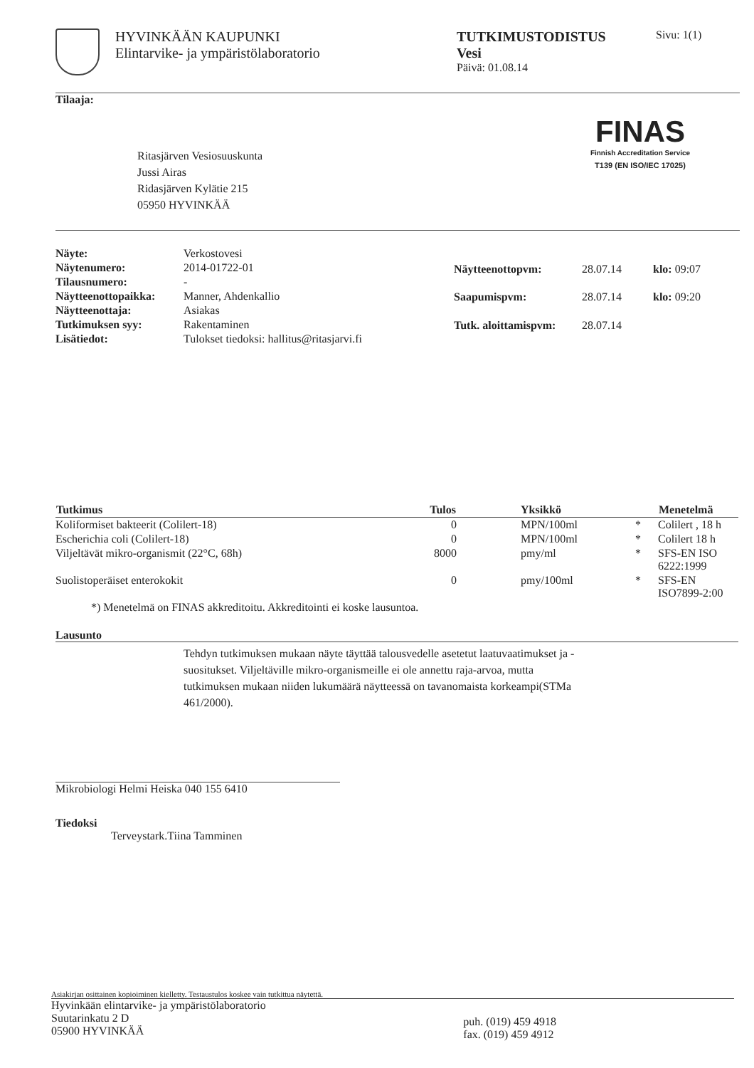HYVINKÄÄN KAUPUNKI
Elintarvike- ja ympäristölaboratorio
TUTKIMUSTODISTUS
Vesi
Päivä: 01.08.14
Sivu: 1(1)
Tilaaja:
Ritasjärven Vesiosuuskunta
Jussi Airas
Ridasjärven Kylätie 215
05950 HYVINKÄÄ
FINAS
Finnish Accreditation Service
T139 (EN ISO/IEC 17025)
| Näyte: | Verkostovesi |
| Näytenumero: | 2014-01722-01 |
| Tilausnumero: | - |
| Näytteenottopaikka: | Manner, Ahdenkallio |
| Näytteenottaja: | Asiakas |
| Tutkimuksen syy: | Rakentaminen |
| Lisätiedot: | Tulokset tiedoksi: hallitus@ritasjarvi.fi |
| Näytteenottopvm: | 28.07.14 | klo: 09:07 |
| Saapumispvm: | 28.07.14 | klo: 09:20 |
| Tutk. aloittamispvm: | 28.07.14 | |
| Tutkimus | Tulos | Yksikkö | | Menetelmä |
| --- | --- | --- | --- | --- |
| Koliformiset bakteerit (Colilert-18) | 0 | MPN/100ml | * | Colilert , 18 h |
| Escherichia coli (Colilert-18) | 0 | MPN/100ml | * | Colilert 18 h |
| Viljeltävät mikro-organismit (22°C, 68h) | 8000 | pmy/ml | * | SFS-EN ISO 6222:1999 |
| Suolistoperäiset enterokokit | 0 | pmy/100ml | * | SFS-EN ISO7899-2:00 |
| *) Menetelmä on FINAS akkreditoitu. Akkreditointi ei koske lausuntoa. | | | | |
Lausunto
Tehdyn tutkimuksen mukaan näyte täyttää talousvedelle asetetut laatuvaatimukset ja -suositukset. Viljeltäville mikro-organismeille ei ole annettu raja-arvoa, mutta tutkimuksen mukaan niiden lukumäärä näytteessä on tavanomaista korkeampi(STMa 461/2000).
Mikrobiologi Helmi Heiska 040 155 6410
Tiedoksi
Terveystark.Tiina Tamminen
Asiakirjan osittainen kopioiminen kielletty. Testaustulos koskee vain tutkittua näytettä.
Hyvinkään elintarvike- ja ympäristölaboratorio
Suutarinkatu 2 D
05900 HYVINKÄÄ
puh. (019) 459 4918
fax. (019) 459 4912